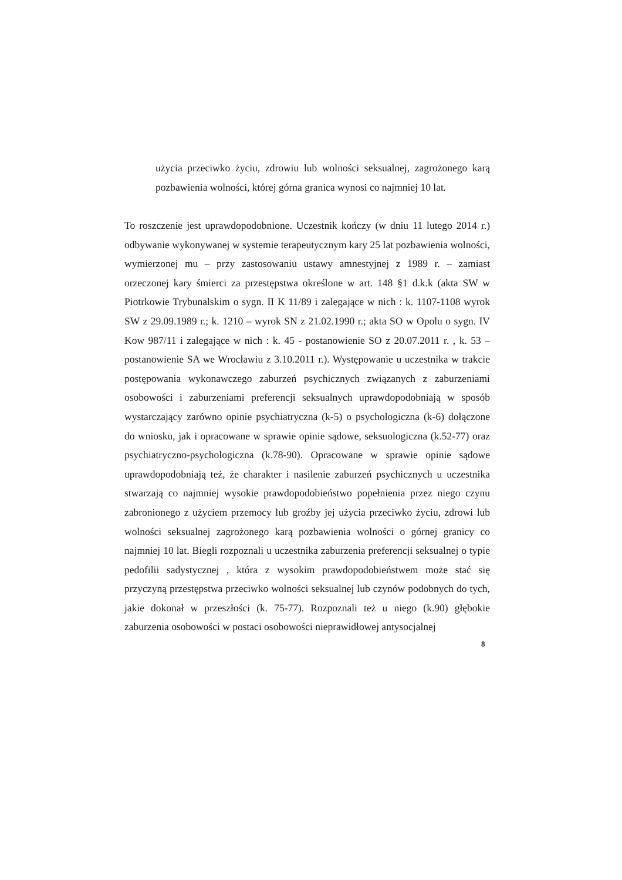użycia przeciwko życiu, zdrowiu lub wolności seksualnej, zagrożonego karą pozbawienia wolności, której górna granica wynosi co najmniej 10 lat.
To roszczenie jest uprawdopodobnione. Uczestnik kończy (w dniu 11 lutego 2014 r.) odbywanie wykonywanej w systemie terapeutycznym kary 25 lat pozbawienia wolności, wymierzonej mu – przy zastosowaniu ustawy amnestyjnej z 1989 r. – zamiast orzeczonej kary śmierci za przestępstwa określone w art. 148 §1 d.k.k (akta SW w Piotrkowie Trybunalskim o sygn. II K 11/89 i zalegające w nich : k. 1107-1108 wyrok SW z 29.09.1989 r.; k. 1210 – wyrok SN z 21.02.1990 r.; akta SO w Opolu o sygn. IV Kow 987/11 i zalegające w nich : k. 45 - postanowienie SO z 20.07.2011 r. , k. 53 – postanowienie SA we Wrocławiu z 3.10.2011 r.). Występowanie u uczestnika w trakcie postępowania wykonawczego zaburzeń psychicznych związanych z zaburzeniami osobowości i zaburzeniami preferencji seksualnych uprawdopodobniają w sposób wystarczający zarówno opinie psychiatryczna (k-5) o psychologiczna (k-6) dołączone do wniosku, jak i opracowane w sprawie opinie sądowe, seksuologiczna (k.52-77) oraz psychiatryczno-psychologiczna (k.78-90). Opracowane w sprawie opinie sądowe uprawdopodobniają też, że charakter i nasilenie zaburzeń psychicznych u uczestnika stwarzają co najmniej wysokie prawdopodobieństwo popełnienia przez niego czynu zabronionego z użyciem przemocy lub groźby jej użycia przeciwko życiu, zdrowi lub wolności seksualnej zagrożonego karą pozbawienia wolności o górnej granicy co najmniej 10 lat. Biegli rozpoznali u uczestnika zaburzenia preferencji seksualnej o typie pedofilii sadystycznej , która z wysokim prawdopodobieństwem może stać się przyczyną przestępstwa przeciwko wolności seksualnej lub czynów podobnych do tych, jakie dokonał w przeszłości (k. 75-77). Rozpoznali też u niego (k.90) głębokie zaburzenia osobowości w postaci osobowości nieprawidłowej antysocjalnej
8